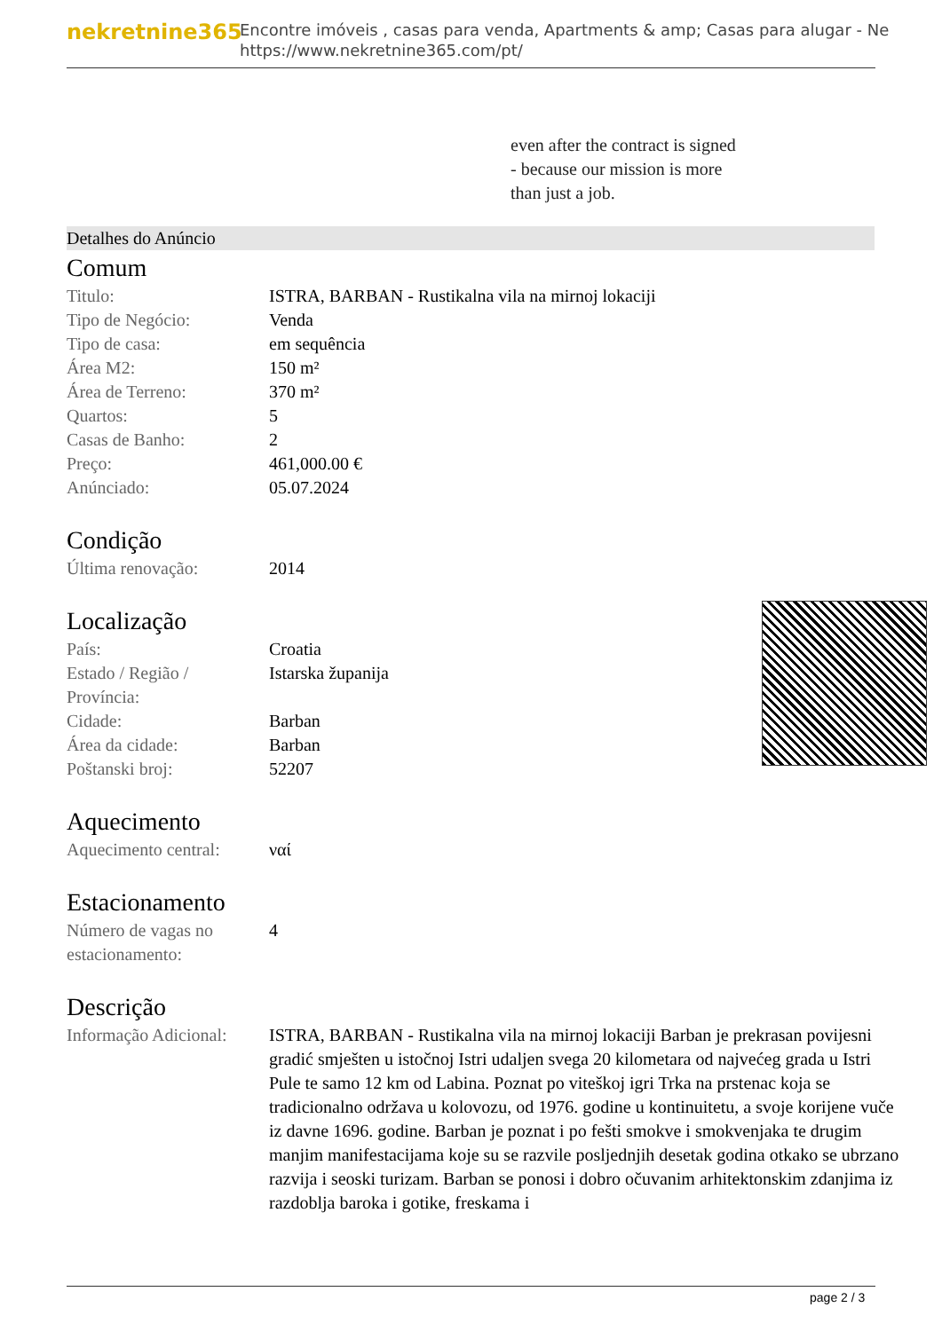nekretnine365
Encontre imóveis , casas para venda, Apartments & amp; Casas para alugar - Ne
https://www.nekretnine365.com/pt/
even after the contract is signed
- because our mission is more
than just a job.
Detalhes do Anúncio
Comum
| Titulo: | ISTRA, BARBAN - Rustikalna vila na mirnoj lokaciji |
| Tipo de Negócio: | Venda |
| Tipo de casa: | em sequência |
| Área M2: | 150 m² |
| Área de Terreno: | 370 m² |
| Quartos: | 5 |
| Casas de Banho: | 2 |
| Preço: | 461,000.00 € |
| Anúnciado: | 05.07.2024 |
Condição
| Última renovação: | 2014 |
Localização
| País: | Croatia |
| Estado / Região / Província: | Istarska županija |
| Cidade: | Barban |
| Área da cidade: | Barban |
| Poštanski broj: | 52207 |
Aquecimento
| Aquecimento central: | ναί |
Estacionamento
| Número de vagas no estacionamento: | 4 |
Descrição
| Informação Adicional: | ISTRA, BARBAN - Rustikalna vila na mirnoj lokaciji Barban je prekrasan povijesni gradić smješten u istočnoj Istri udaljen svega 20 kilometara od najvećeg grada u Istri Pule te samo 12 km od Labina. Poznat po viteškoj igri Trka na prstenac koja se tradicionalno održava u kolovozu, od 1976. godine u kontinuitetu, a svoje korijene vuče iz davne 1696. godine. Barban je poznat i po fešti smokve i smokvenjaka te drugim manjim manifestacijama koje su se razvile posljednjih desetak godina otkako se ubrzano razvija i seoski turizam. Barban se ponosi i dobro očuvanim arhitektonskim zdanjima iz razdoblja baroka i gotike, freskama i |
page 2 / 3